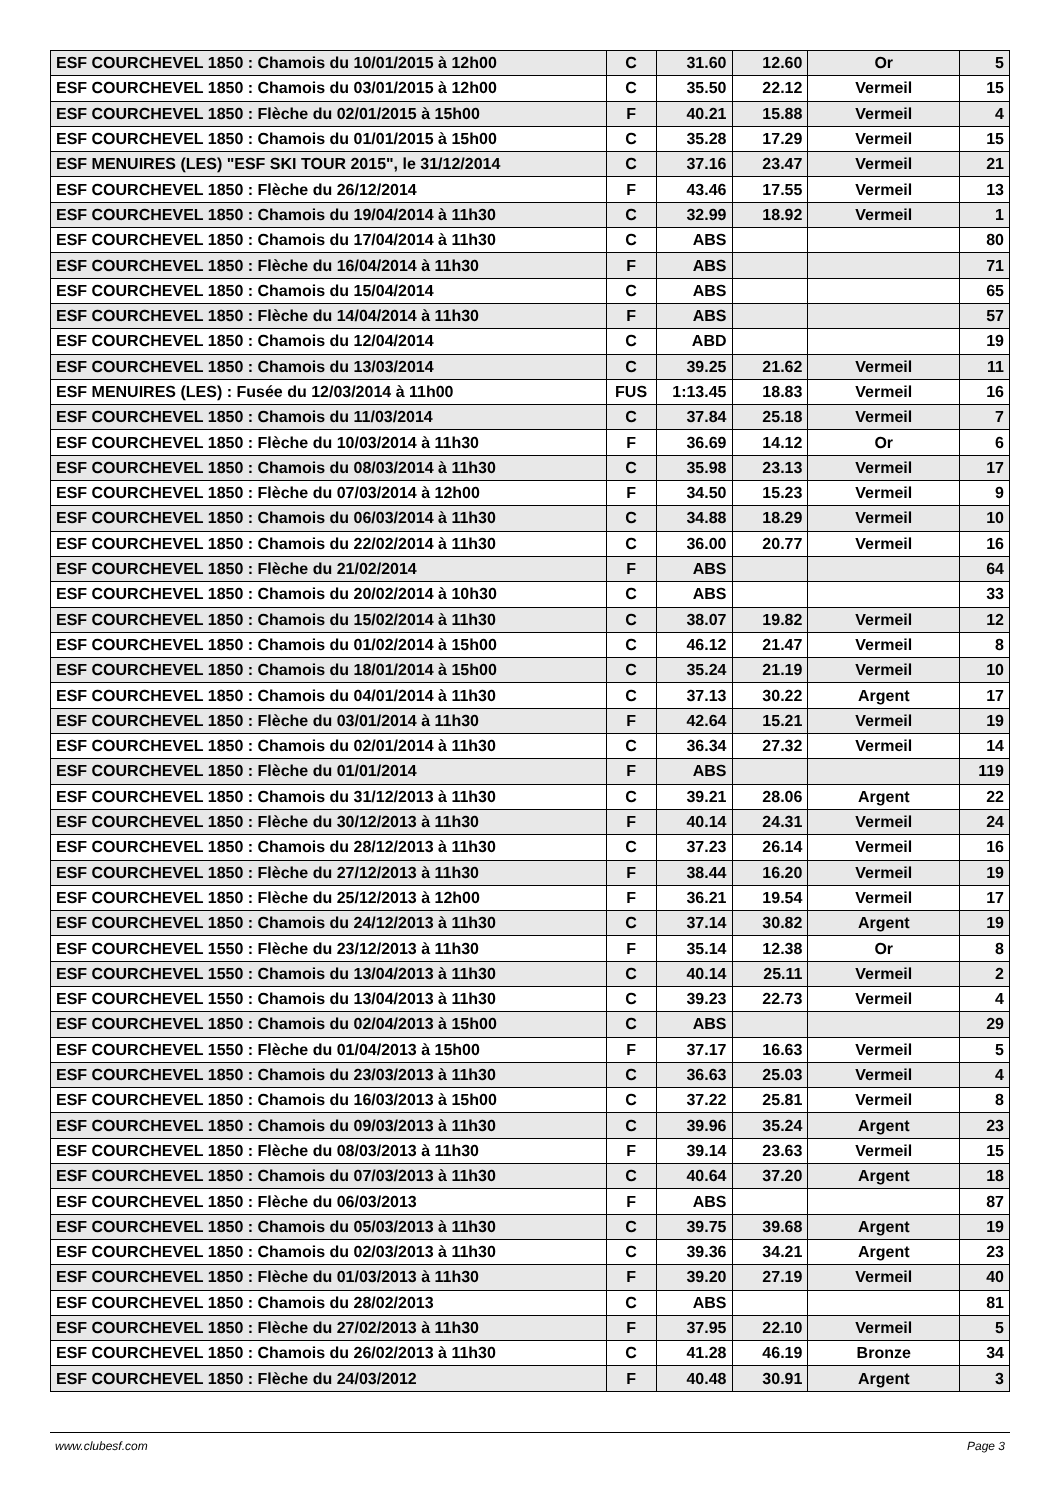| ESF COURCHEVEL 1850 : Chamois du 10/01/2015 à 12h00 | C | 31.60 | 12.60 | Or | 5 |
| ESF COURCHEVEL 1850 : Chamois du 03/01/2015 à 12h00 | C | 35.50 | 22.12 | Vermeil | 15 |
| ESF COURCHEVEL 1850 : Flèche du 02/01/2015 à 15h00 | F | 40.21 | 15.88 | Vermeil | 4 |
| ESF COURCHEVEL 1850 : Chamois du 01/01/2015 à 15h00 | C | 35.28 | 17.29 | Vermeil | 15 |
| ESF MENUIRES (LES) "ESF SKI TOUR 2015", le 31/12/2014 | C | 37.16 | 23.47 | Vermeil | 21 |
| ESF COURCHEVEL 1850 : Flèche du 26/12/2014 | F | 43.46 | 17.55 | Vermeil | 13 |
| ESF COURCHEVEL 1850 : Chamois du 19/04/2014 à 11h30 | C | 32.99 | 18.92 | Vermeil | 1 |
| ESF COURCHEVEL 1850 : Chamois du 17/04/2014 à 11h30 | C | ABS | | | 80 |
| ESF COURCHEVEL 1850 : Flèche du 16/04/2014 à 11h30 | F | ABS | | | 71 |
| ESF COURCHEVEL 1850 : Chamois du 15/04/2014 | C | ABS | | | 65 |
| ESF COURCHEVEL 1850 : Flèche du 14/04/2014 à 11h30 | F | ABS | | | 57 |
| ESF COURCHEVEL 1850 : Chamois du 12/04/2014 | C | ABD | | | 19 |
| ESF COURCHEVEL 1850 : Chamois du 13/03/2014 | C | 39.25 | 21.62 | Vermeil | 11 |
| ESF MENUIRES (LES) : Fusée du 12/03/2014 à 11h00 | FUS | 1:13.45 | 18.83 | Vermeil | 16 |
| ESF COURCHEVEL 1850 : Chamois du 11/03/2014 | C | 37.84 | 25.18 | Vermeil | 7 |
| ESF COURCHEVEL 1850 : Flèche du 10/03/2014 à 11h30 | F | 36.69 | 14.12 | Or | 6 |
| ESF COURCHEVEL 1850 : Chamois du 08/03/2014 à 11h30 | C | 35.98 | 23.13 | Vermeil | 17 |
| ESF COURCHEVEL 1850 : Flèche du 07/03/2014 à 12h00 | F | 34.50 | 15.23 | Vermeil | 9 |
| ESF COURCHEVEL 1850 : Chamois du 06/03/2014 à 11h30 | C | 34.88 | 18.29 | Vermeil | 10 |
| ESF COURCHEVEL 1850 : Chamois du 22/02/2014 à 11h30 | C | 36.00 | 20.77 | Vermeil | 16 |
| ESF COURCHEVEL 1850 : Flèche du 21/02/2014 | F | ABS | | | 64 |
| ESF COURCHEVEL 1850 : Chamois du 20/02/2014 à 10h30 | C | ABS | | | 33 |
| ESF COURCHEVEL 1850 : Chamois du 15/02/2014 à 11h30 | C | 38.07 | 19.82 | Vermeil | 12 |
| ESF COURCHEVEL 1850 : Chamois du 01/02/2014 à 15h00 | C | 46.12 | 21.47 | Vermeil | 8 |
| ESF COURCHEVEL 1850 : Chamois du 18/01/2014 à 15h00 | C | 35.24 | 21.19 | Vermeil | 10 |
| ESF COURCHEVEL 1850 : Chamois du 04/01/2014 à 11h30 | C | 37.13 | 30.22 | Argent | 17 |
| ESF COURCHEVEL 1850 : Flèche du 03/01/2014 à 11h30 | F | 42.64 | 15.21 | Vermeil | 19 |
| ESF COURCHEVEL 1850 : Chamois du 02/01/2014 à 11h30 | C | 36.34 | 27.32 | Vermeil | 14 |
| ESF COURCHEVEL 1850 : Flèche du 01/01/2014 | F | ABS | | | 119 |
| ESF COURCHEVEL 1850 : Chamois du 31/12/2013 à 11h30 | C | 39.21 | 28.06 | Argent | 22 |
| ESF COURCHEVEL 1850 : Flèche du 30/12/2013 à 11h30 | F | 40.14 | 24.31 | Vermeil | 24 |
| ESF COURCHEVEL 1850 : Chamois du 28/12/2013 à 11h30 | C | 37.23 | 26.14 | Vermeil | 16 |
| ESF COURCHEVEL 1850 : Flèche du 27/12/2013 à 11h30 | F | 38.44 | 16.20 | Vermeil | 19 |
| ESF COURCHEVEL 1850 : Flèche du 25/12/2013 à 12h00 | F | 36.21 | 19.54 | Vermeil | 17 |
| ESF COURCHEVEL 1850 : Chamois du 24/12/2013 à 11h30 | C | 37.14 | 30.82 | Argent | 19 |
| ESF COURCHEVEL 1550 : Flèche du 23/12/2013 à 11h30 | F | 35.14 | 12.38 | Or | 8 |
| ESF COURCHEVEL 1550 : Chamois du 13/04/2013 à 11h30 | C | 40.14 | 25.11 | Vermeil | 2 |
| ESF COURCHEVEL 1550 : Chamois du 13/04/2013 à 11h30 | C | 39.23 | 22.73 | Vermeil | 4 |
| ESF COURCHEVEL 1850 : Chamois du 02/04/2013 à 15h00 | C | ABS | | | 29 |
| ESF COURCHEVEL 1550 : Flèche du 01/04/2013 à 15h00 | F | 37.17 | 16.63 | Vermeil | 5 |
| ESF COURCHEVEL 1850 : Chamois du 23/03/2013 à 11h30 | C | 36.63 | 25.03 | Vermeil | 4 |
| ESF COURCHEVEL 1850 : Chamois du 16/03/2013 à 15h00 | C | 37.22 | 25.81 | Vermeil | 8 |
| ESF COURCHEVEL 1850 : Chamois du 09/03/2013 à 11h30 | C | 39.96 | 35.24 | Argent | 23 |
| ESF COURCHEVEL 1850 : Flèche du 08/03/2013 à 11h30 | F | 39.14 | 23.63 | Vermeil | 15 |
| ESF COURCHEVEL 1850 : Chamois du 07/03/2013 à 11h30 | C | 40.64 | 37.20 | Argent | 18 |
| ESF COURCHEVEL 1850 : Flèche du 06/03/2013 | F | ABS | | | 87 |
| ESF COURCHEVEL 1850 : Chamois du 05/03/2013 à 11h30 | C | 39.75 | 39.68 | Argent | 19 |
| ESF COURCHEVEL 1850 : Chamois du 02/03/2013 à 11h30 | C | 39.36 | 34.21 | Argent | 23 |
| ESF COURCHEVEL 1850 : Flèche du 01/03/2013 à 11h30 | F | 39.20 | 27.19 | Vermeil | 40 |
| ESF COURCHEVEL 1850 : Chamois du 28/02/2013 | C | ABS | | | 81 |
| ESF COURCHEVEL 1850 : Flèche du 27/02/2013 à 11h30 | F | 37.95 | 22.10 | Vermeil | 5 |
| ESF COURCHEVEL 1850 : Chamois du 26/02/2013 à 11h30 | C | 41.28 | 46.19 | Bronze | 34 |
| ESF COURCHEVEL 1850 : Flèche du 24/03/2012 | F | 40.48 | 30.91 | Argent | 3 |
www.clubesf.com Page 3